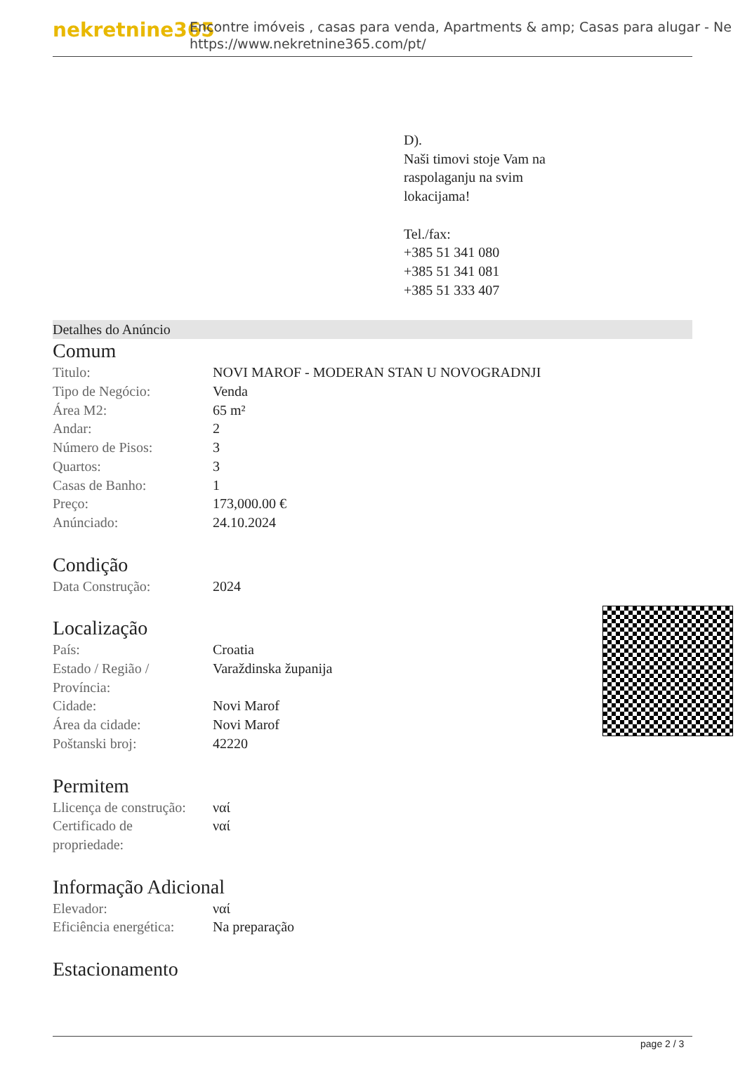nekretnine365
Encontre imóveis , casas para venda, Apartments & amp; Casas para alugar - Ne
https://www.nekretnine365.com/pt/
D).
Naši timovi stoje Vam na
raspolaganju na svim
lokacijama!
Tel./fax:
+385 51 341 080
+385 51 341 081
+385 51 333 407
Detalhes do Anúncio
Comum
| Titulo: | NOVI MAROF - MODERAN STAN U NOVOGRADNJI |
| Tipo de Negócio: | Venda |
| Área M2: | 65 m² |
| Andar: | 2 |
| Número de Pisos: | 3 |
| Quartos: | 3 |
| Casas de Banho: | 1 |
| Preço: | 173,000.00 € |
| Anúnciado: | 24.10.2024 |
Condição
| Data Construção: | 2024 |
Localização
| País: | Croatia |
| Estado / Região / Província: | Varaždinska županija |
| Cidade: | Novi Marof |
| Área da cidade: | Novi Marof |
| Poštanski broj: | 42220 |
Permitem
| Llicença de construção: | ναί |
| Certificado de propriedade: | ναί |
Informação Adicional
| Elevador: | ναί |
| Eficiência energética: | Na preparação |
Estacionamento
page 2 / 3